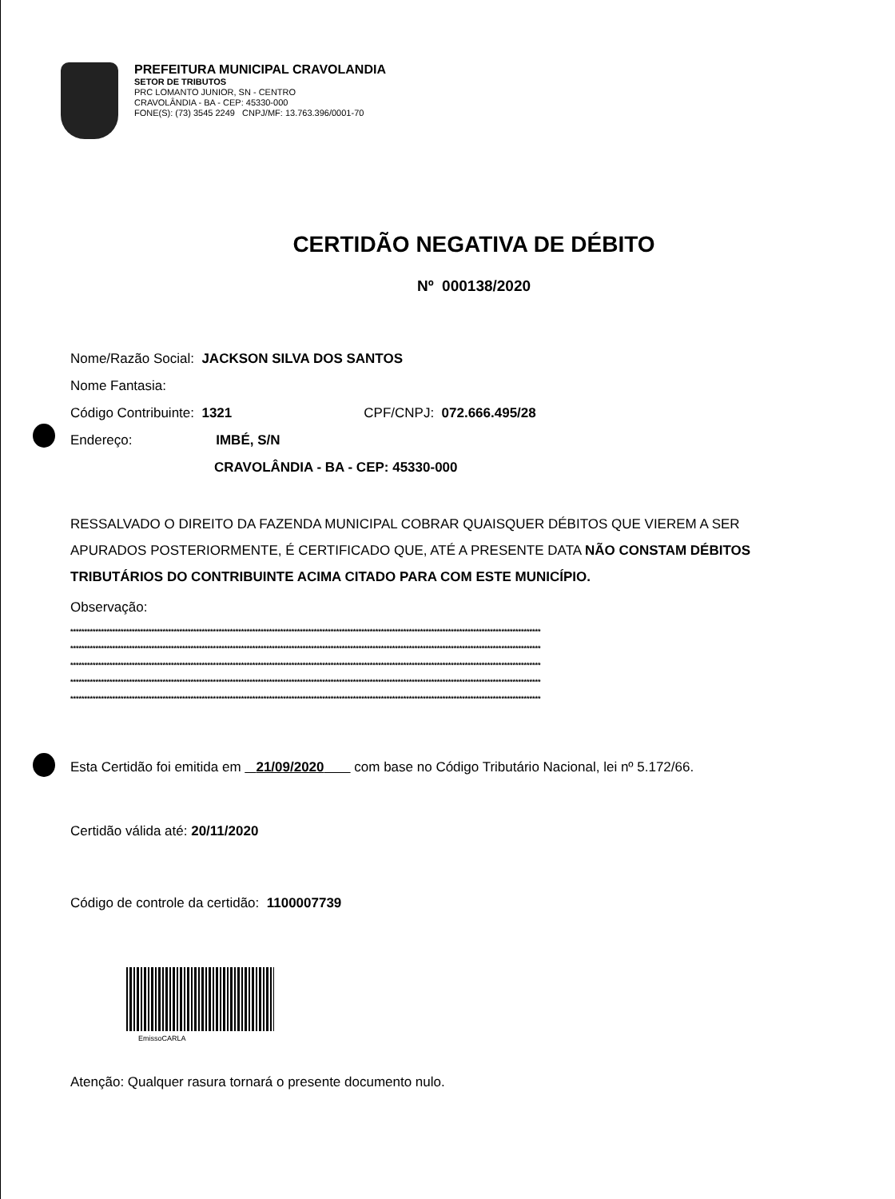PREFEITURA MUNICIPAL CRAVOLANDIA
SETOR DE TRIBUTOS
PRC LOMANTO JUNIOR, SN - CENTRO
CRAVOLÂNDIA - BA - CEP: 45330-000
FONE(S): (73) 3545 2249 CNPJ/MF: 13.763.396/0001-70
CERTIDÃO NEGATIVA DE DÉBITO
Nº 000138/2020
Nome/Razão Social: JACKSON SILVA DOS SANTOS
Nome Fantasia:
Código Contribuinte: 1321 CPF/CNPJ: 072.666.495/28
Endereço: IMBÉ, S/N
CRAVOLÂNDIA - BA - CEP: 45330-000
RESSALVADO O DIREITO DA FAZENDA MUNICIPAL COBRAR QUAISQUER DÉBITOS QUE VIEREM A SER APURADOS POSTERIORMENTE, É CERTIFICADO QUE, ATÉ A PRESENTE DATA NÃO CONSTAM DÉBITOS TRIBUTÁRIOS DO CONTRIBUINTE ACIMA CITADO PARA COM ESTE MUNICÍPIO.
Observação:
************************************************************************************************************************************************************************
************************************************************************************************************************************************************************
************************************************************************************************************************************************************************
************************************************************************************************************************************************************************
************************************************************************************************************************************************************************
Esta Certidão foi emitida em 21/09/2020 com base no Código Tributário Nacional, lei nº 5.172/66.
Certidão válida até: 20/11/2020
Código de controle da certidão: 1100007739
EmissoCARLA
Atenção: Qualquer rasura tornará o presente documento nulo.